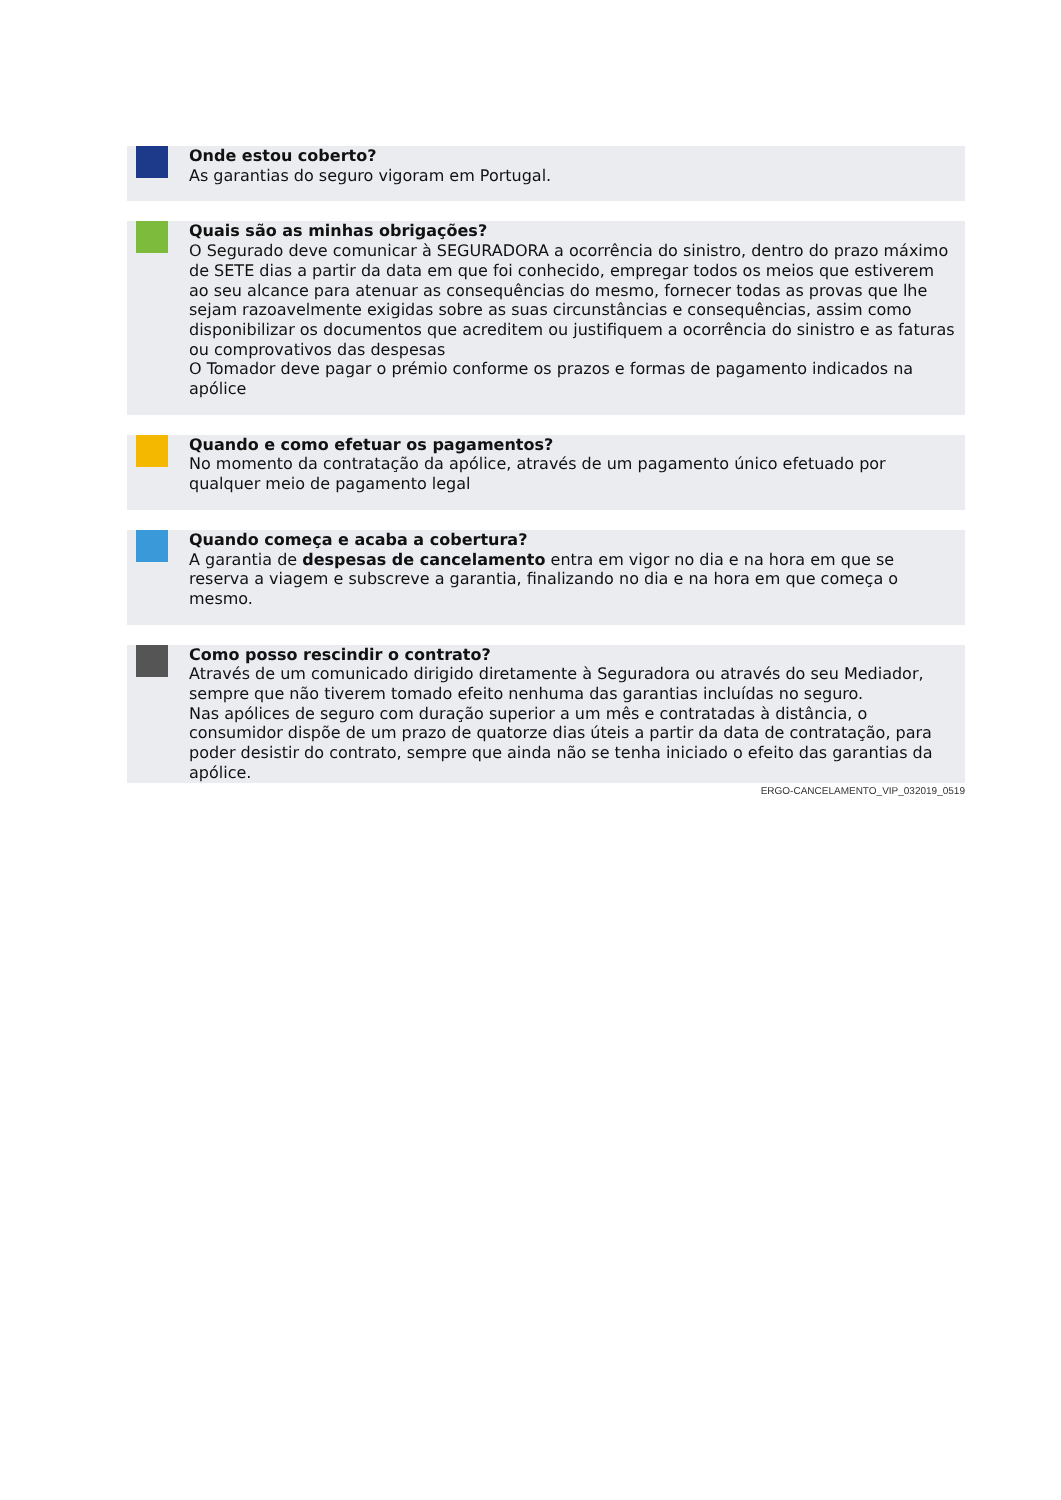Onde estou coberto?
As garantias do seguro vigoram em Portugal.
Quais são as minhas obrigações?
O Segurado deve comunicar à SEGURADORA a ocorrência do sinistro, dentro do prazo máximo de SETE dias a partir da data em que foi conhecido, empregar todos os meios que estiverem ao seu alcance para atenuar as consequências do mesmo, fornecer todas as provas que lhe sejam razoavelmente exigidas sobre as suas circunstâncias e consequências, assim como disponibilizar os documentos que acreditem ou justifiquem a ocorrência do sinistro e as faturas ou comprovativos das despesas
O Tomador deve pagar o prémio conforme os prazos e formas de pagamento indicados na apólice
Quando e como efetuar os pagamentos?
No momento da contratação da apólice, através de um pagamento único efetuado por qualquer meio de pagamento legal
Quando começa e acaba a cobertura?
A garantia de despesas de cancelamento entra em vigor no dia e na hora em que se reserva a viagem e subscreve a garantia, finalizando no dia e na hora em que começa o mesmo.
Como posso rescindir o contrato?
Através de um comunicado dirigido diretamente à Seguradora ou através do seu Mediador, sempre que não tiverem tomado efeito nenhuma das garantias incluídas no seguro.
Nas apólices de seguro com duração superior a um mês e contratadas à distância, o consumidor dispõe de um prazo de quatorze dias úteis a partir da data de contratação, para poder desistir do contrato, sempre que ainda não se tenha iniciado o efeito das garantias da apólice.
ERGO-CANCELAMENTO_VIP_032019_0519